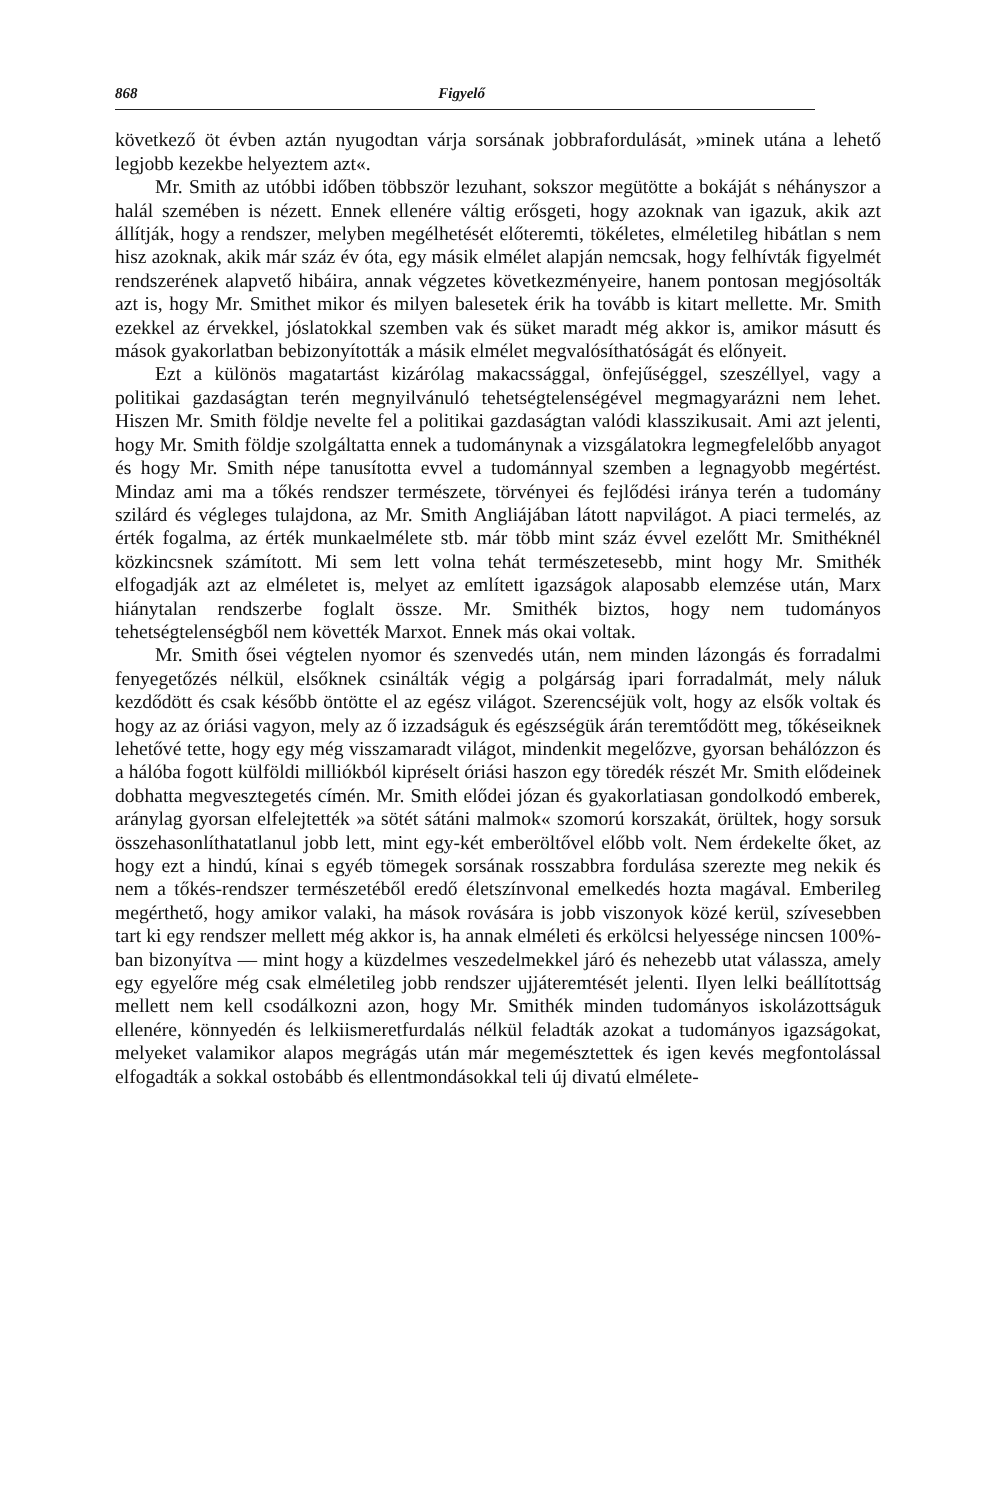868 Figyelő
következő öt évben aztán nyugodtan várja sorsának jobbrafordulását, »minek utána a lehető legjobb kezekbe helyeztem azt«.
Mr. Smith az utóbbi időben többször lezuhant, sokszor megütötte a bokáját s néhányszor a halál szemében is nézett. Ennek ellenére váltig erősgeti, hogy azoknak van igazuk, akik azt állítják, hogy a rendszer, melyben megélhetését előteremti, tökéletes, elméletileg hibátlan s nem hisz azoknak, akik már száz év óta, egy másik elmélet alapján nemcsak, hogy felhívták figyelmét rendszerének alapvető hibáira, annak végzetes következményeire, hanem pontosan megjósolták azt is, hogy Mr. Smithet mikor és milyen balesetek érik ha tovább is kitart mellette. Mr. Smith ezekkel az érvekkel, jóslatokkal szemben vak és süket maradt még akkor is, amikor másutt és mások gyakorlatban bebizonyították a másik elmélet megvalósíthatóságát és előnyeit.
Ezt a különös magatartást kizárólag makacssággal, önfejűséggel, szeszéllyel, vagy a politikai gazdaságtan terén megnyilvánuló tehetségtelenségével megmagyarázni nem lehet. Hiszen Mr. Smith földje nevelte fel a politikai gazdaságtan valódi klasszikusait. Ami azt jelenti, hogy Mr. Smith földje szolgáltatta ennek a tudománynak a vizsgálatokra legmegfelelőbb anyagot és hogy Mr. Smith népe tanusította evvel a tudománnyal szemben a legnagyobb megértést. Mindaz ami ma a tőkés rendszer természete, törvényei és fejlődési iránya terén a tudomány szilárd és végleges tulajdona, az Mr. Smith Angliájában látott napvilágot. A piaci termelés, az érték fogalma, az érték munkaelmélete stb. már több mint száz évvel ezelőtt Mr. Smithéknél közkincsnek számított. Mi sem lett volna tehát természetesebb, mint hogy Mr. Smithék elfogadják azt az elméletet is, melyet az említett igazságok alaposabb elemzése után, Marx hiánytalan rendszerbe foglalt össze. Mr. Smithék biztos, hogy nem tudományos tehetségtelenségből nem követték Marxot. Ennek más okai voltak.
Mr. Smith ősei végtelen nyomor és szenvedés után, nem minden lázongás és forradalmi fenyegetőzés nélkül, elsőknek csinálták végig a polgárság ipari forradalmát, mely náluk kezdődött és csak később öntötte el az egész világot. Szerencséjük volt, hogy az elsők voltak és hogy az az óriási vagyon, mely az ő izzadságuk és egészségük árán teremtődött meg, tőkéseiknek lehetővé tette, hogy egy még visszamaradt világot, mindenkit megelőzve, gyorsan behálózzon és a hálóba fogott külföldi milliókból kipréselt óriási haszon egy töredék részét Mr. Smith elődeinek dobhatta megvesztegetés címén. Mr. Smith elődei józan és gyakorlatiasan gondolkodó emberek, aránylag gyorsan elfelejtették »a sötét sátáni malmok« szomorú korszakát, örültek, hogy sorsuk összehasonlíthatatlanul jobb lett, mint egy-két emberöltővel előbb volt. Nem érdekelte őket, az hogy ezt a hindú, kínai s egyéb tömegek sorsának rosszabbra fordulása szerezte meg nekik és nem a tőkés-rendszer természetéből eredő életszínvonal emelkedés hozta magával. Emberileg megérthető, hogy amikor valaki, ha mások rovására is jobb viszonyok közé kerül, szívesebben tart ki egy rendszer mellett még akkor is, ha annak elméleti és erkölcsi helyessége nincsen 100%-ban bizonyítva — mint hogy a küzdelmes veszedelmekkel járó és nehezebb utat válassza, amely egy egyelőre még csak elméletileg jobb rendszer ujjáteremtését jelenti. Ilyen lelki beállítottság mellett nem kell csodálkozni azon, hogy Mr. Smithék minden tudományos iskolázottságuk ellenére, könnyedén és lelkiismeretfurdalás nélkül feladták azokat a tudományos igazságokat, melyeket valamikor alapos megrágás után már megemésztettek és igen kevés megfontolással elfogadták a sokkal ostobább és ellentmondásokkal teli új divatú elmélete-